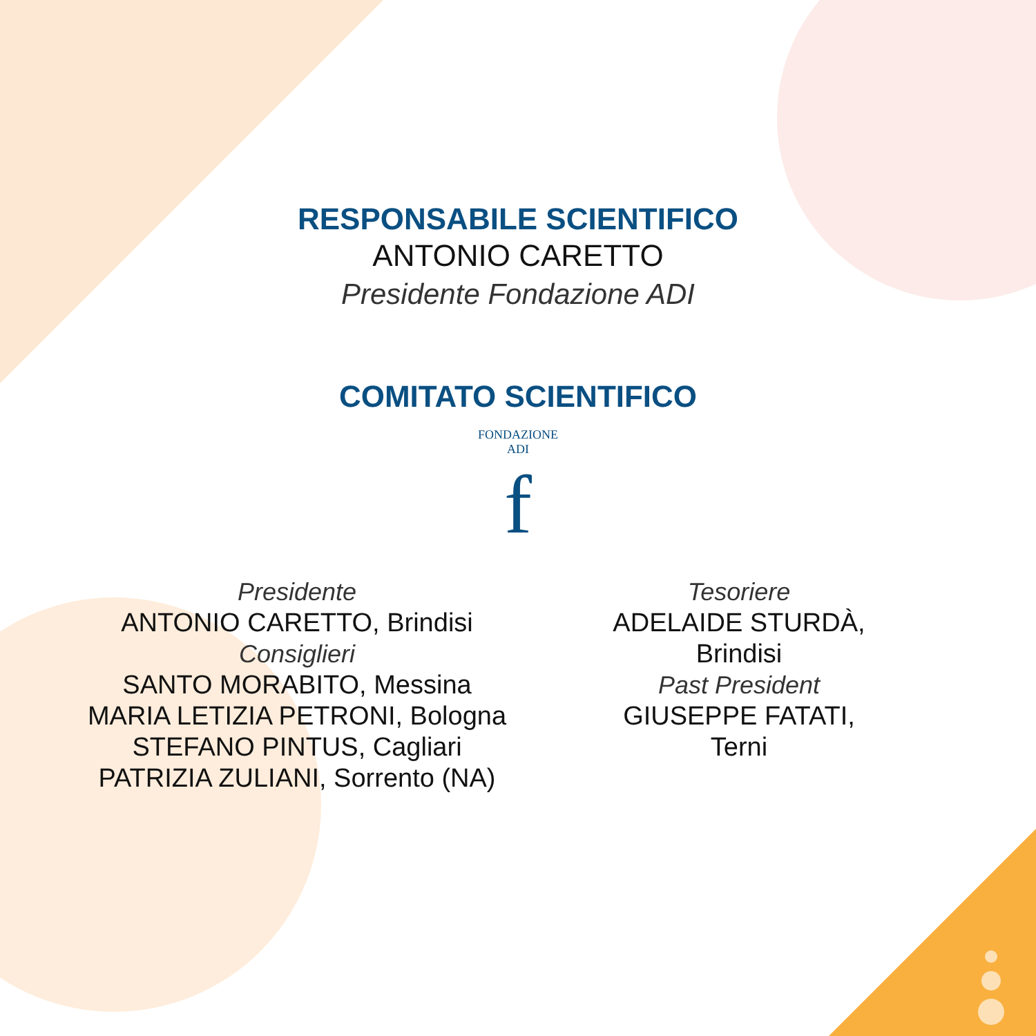RESPONSABILE SCIENTIFICO
ANTONIO CARETTO
Presidente Fondazione ADI
COMITATO SCIENTIFICO
FONDAZIONE ADI
f
Presidente
ANTONIO CARETTO, Brindisi
Consiglieri
SANTO MORABITO, Messina
MARIA LETIZIA PETRONI, Bologna
STEFANO PINTUS, Cagliari
PATRIZIA ZULIANI, Sorrento (NA)
Tesoriere
ADELAIDE STURDÀ, Brindisi
Past President
GIUSEPPE FATATI, Terni